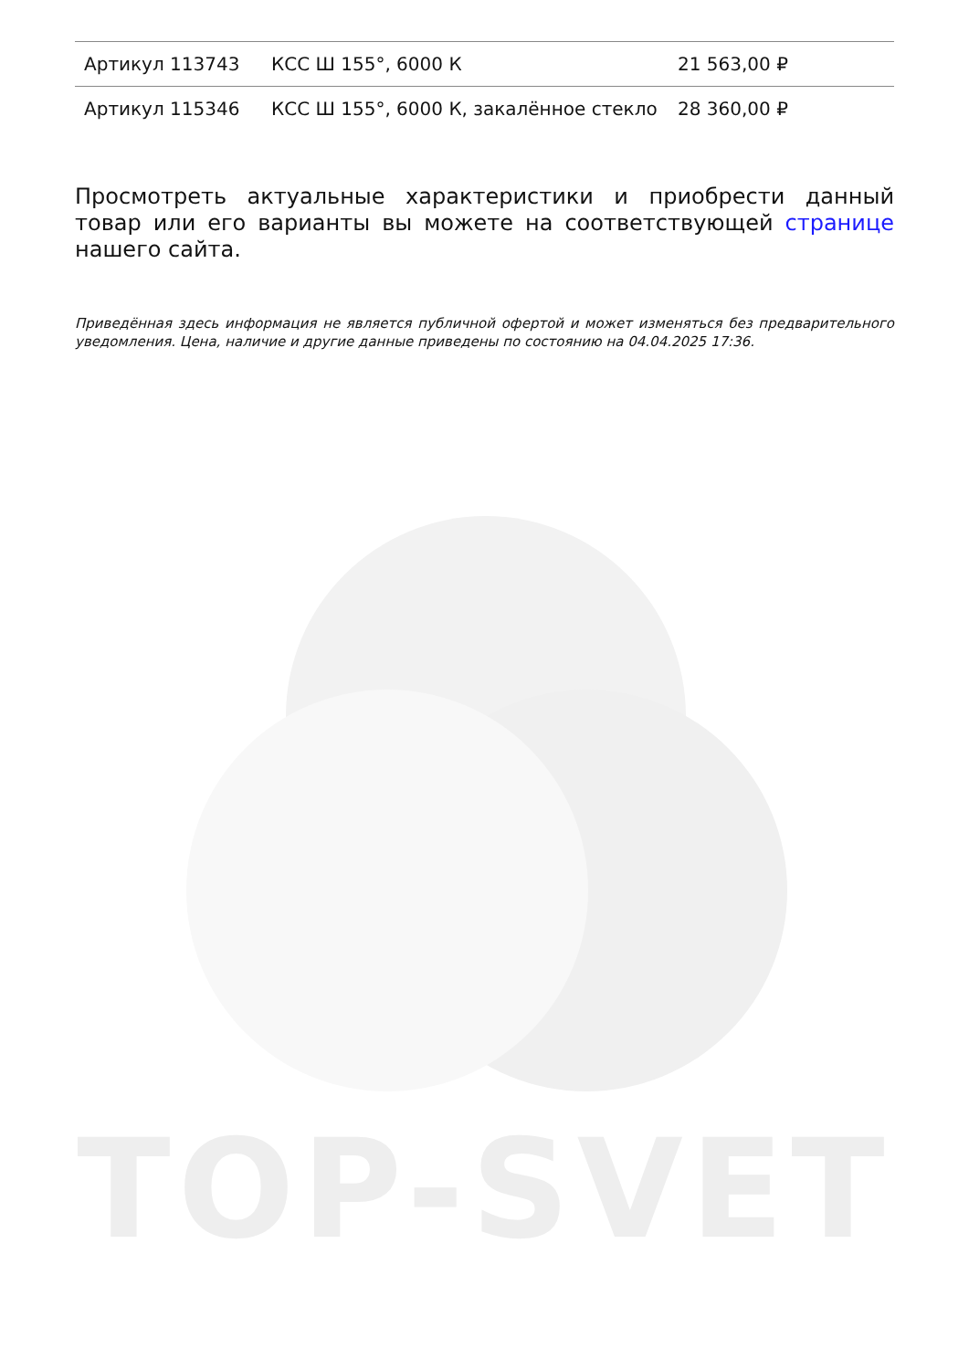| Артикул 113743 | КСС Ш 155°, 6000 К | 21 563,00 ₽ |
| Артикул 115346 | КСС Ш 155°, 6000 К, закалённое стекло | 28 360,00 ₽ |
Просмотреть актуальные характеристики и приобрести данный товар или его варианты вы можете на соответствующей странице нашего сайта.
Приведённая здесь информация не является публичной офертой и может изменяться без предварительного уведомления. Цена, наличие и другие данные приведены по состоянию на 04.04.2025 17:36.
TOP-SVET